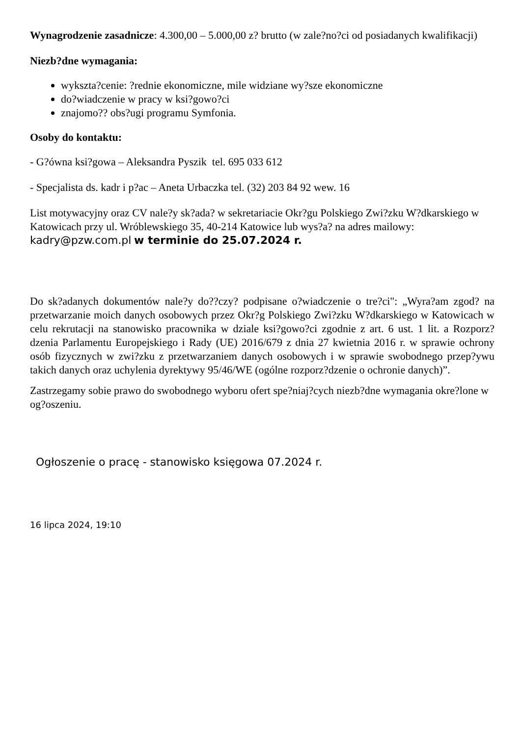Wynagrodzenie zasadnicze: 4.300,00 – 5.000,00 z? brutto (w zale?no?ci od posiadanych kwalifikacji)
Niezb?dne wymagania:
wykszta?cenie: ?rednie ekonomiczne, mile widziane wy?sze ekonomiczne
do?wiadczenie w pracy w ksi?gowo?ci
znajomo?? obs?ugi programu Symfonia.
Osoby do kontaktu:
- G?ówna ksi?gowa – Aleksandra Pyszik tel. 695 033 612
- Specjalista ds. kadr i p?ac – Aneta Urbaczka tel. (32) 203 84 92 wew. 16
List motywacyjny oraz CV nale?y sk?ada? w sekretariacie Okr?gu Polskiego Zwi?zku W?dkarskiego w Katowicach przy ul. Wróblewskiego 35, 40-214 Katowice lub wys?a? na adres mailowy: kadry@pzw.com.pl w terminie do 25.07.2024 r.
Do sk?adanych dokumentów nale?y do??czy? podpisane o?wiadczenie o tre?ci": „Wyra?am zgod? na przetwarzanie moich danych osobowych przez Okr?g Polskiego Zwi?zku W?dkarskiego w Katowicach w celu rekrutacji na stanowisko pracownika w dziale ksi?gowo?ci zgodnie z art. 6 ust. 1 lit. a Rozporz?dzenia Parlamentu Europejskiego i Rady (UE) 2016/679 z dnia 27 kwietnia 2016 r. w sprawie ochrony osób fizycznych w zwi?zku z przetwarzaniem danych osobowych i w sprawie swobodnego przep?ywu takich danych oraz uchylenia dyrektywy 95/46/WE (ogólne rozporz?dzenie o ochronie danych)”.
Zastrzegamy sobie prawo do swobodnego wyboru ofert spe?niaj?cych niezb?dne wymagania okre?lone w og?oszeniu.
Ogłoszenie o pracę - stanowisko księgowa 07.2024 r.
16 lipca 2024, 19:10